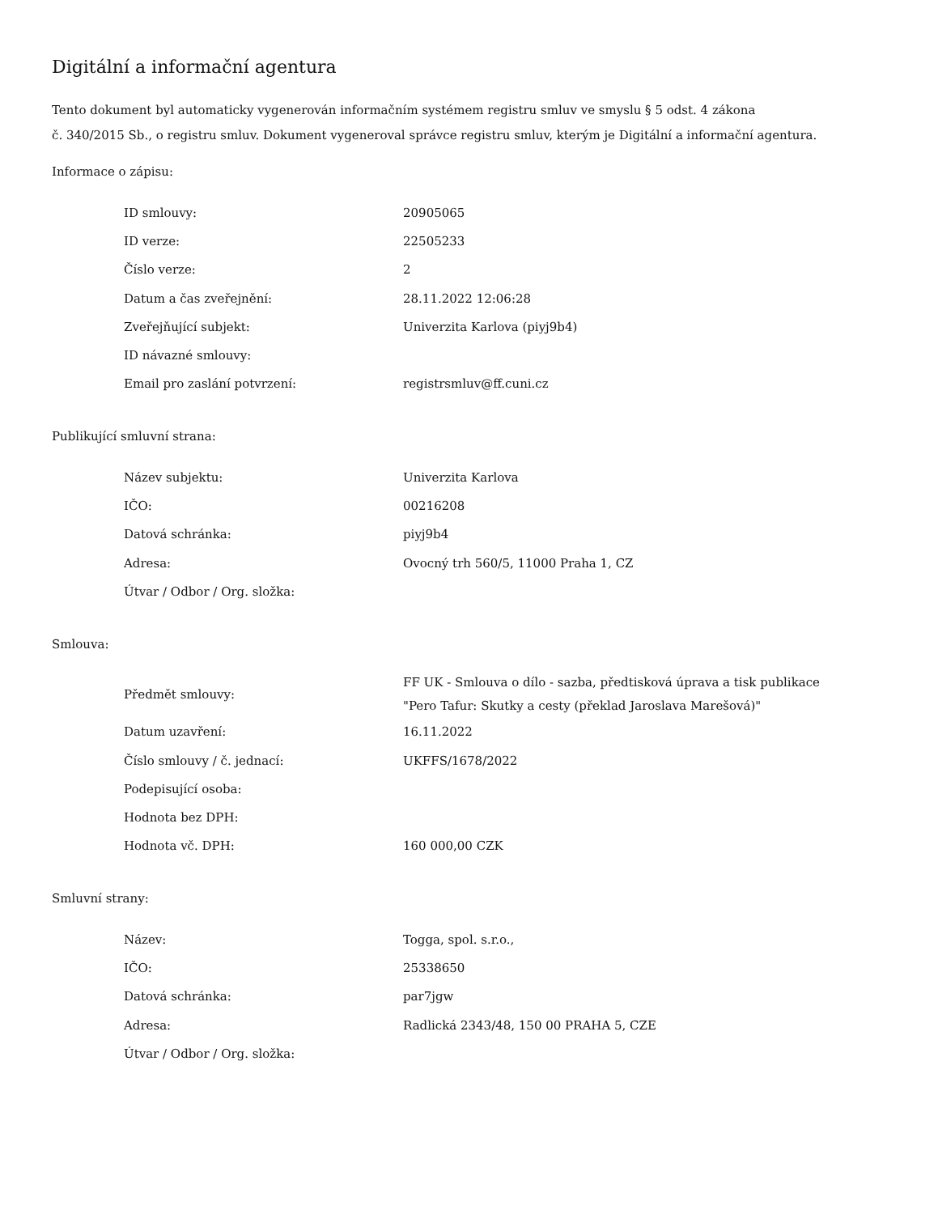Digitální a informační agentura
Tento dokument byl automaticky vygenerován informačním systémem registru smluv ve smyslu § 5 odst. 4 zákona
č. 340/2015 Sb., o registru smluv. Dokument vygeneroval správce registru smluv, kterým je Digitální a informační agentura.
Informace o zápisu:
| ID smlouvy: | 20905065 |
| ID verze: | 22505233 |
| Číslo verze: | 2 |
| Datum a čas zveřejnění: | 28.11.2022 12:06:28 |
| Zveřejňující subjekt: | Univerzita Karlova (piyj9b4) |
| ID návazné smlouvy: | |
| Email pro zaslání potvrzení: | registrsmluv@ff.cuni.cz |
Publikující smluvní strana:
| Název subjektu: | Univerzita Karlova |
| IČO: | 00216208 |
| Datová schránka: | piyj9b4 |
| Adresa: | Ovocný trh 560/5, 11000 Praha 1, CZ |
| Útvar / Odbor / Org. složka: | |
Smlouva:
| Předmět smlouvy: | FF UK - Smlouva o dílo - sazba, předtisková úprava a tisk publikace "Pero Tafur: Skutky a cesty (překlad Jaroslava Marešová)" |
| Datum uzavření: | 16.11.2022 |
| Číslo smlouvy / č. jednací: | UKFFS/1678/2022 |
| Podepisující osoba: | |
| Hodnota bez DPH: | |
| Hodnota vč. DPH: | 160 000,00 CZK |
Smluvní strany:
| Název: | Togga, spol. s.r.o., |
| IČO: | 25338650 |
| Datová schránka: | par7jgw |
| Adresa: | Radlická 2343/48, 150 00 PRAHA 5, CZE |
| Útvar / Odbor / Org. složka: | |